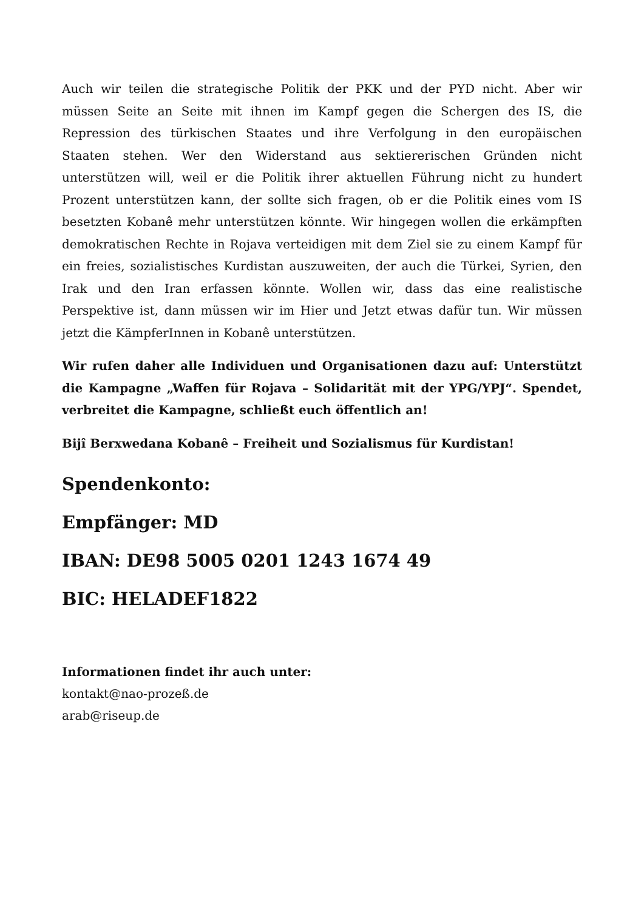Auch wir teilen die strategische Politik der PKK und der PYD nicht. Aber wir müssen Seite an Seite mit ihnen im Kampf gegen die Schergen des IS, die Repression des türkischen Staates und ihre Verfolgung in den europäischen Staaten stehen. Wer den Widerstand aus sektiererischen Gründen nicht unterstützen will, weil er die Politik ihrer aktuellen Führung nicht zu hundert Prozent unterstützen kann, der sollte sich fragen, ob er die Politik eines vom IS besetzten Kobanê mehr unterstützen könnte. Wir hingegen wollen die erkämpften demokratischen Rechte in Rojava verteidigen mit dem Ziel sie zu einem Kampf für ein freies, sozialistisches Kurdistan auszuweiten, der auch die Türkei, Syrien, den Irak und den Iran erfassen könnte. Wollen wir, dass das eine realistische Perspektive ist, dann müssen wir im Hier und Jetzt etwas dafür tun. Wir müssen jetzt die KämpferInnen in Kobanê unterstützen.
Wir rufen daher alle Individuen und Organisationen dazu auf: Unterstützt die Kampagne „Waffen für Rojava – Solidarität mit der YPG/YPJ“. Spendet, verbreitet die Kampagne, schließt euch öffentlich an!
Bijî Berxwedana Kobanê – Freiheit und Sozialismus für Kurdistan!
Spendenkonto:
Empfänger: MD
IBAN: DE98 5005 0201 1243 1674 49
BIC: HELADEF1822
Informationen findet ihr auch unter:
kontakt@nao-prozeß.de
arab@riseup.de